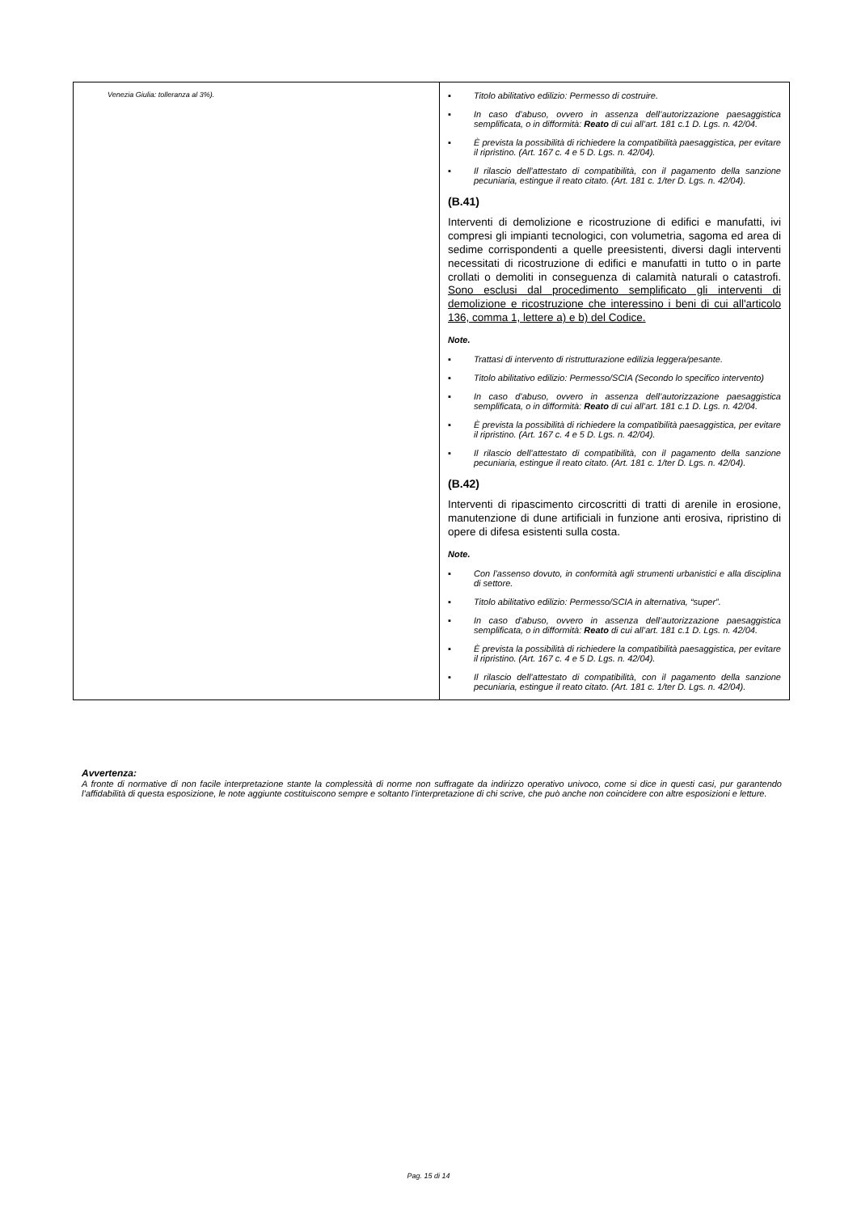| Venezia Giulia: tolleranza al 3%). | ▪ Titolo abilitativo edilizio: Permesso di costruire. ▪ In caso d’abuso, ovvero in assenza dell’autorizzazione paesaggistica semplificata, o in difformità: Reato di cui all’art. 181 c.1 D. Lgs. n. 42/04. ▪ È prevista la possibilità di richiedere la compatibilità paesaggistica, per evitare il ripristino. (Art. 167 c. 4 e 5 D. Lgs. n. 42/04). ▪ Il rilascio dell’attestato di compatibilità, con il pagamento della sanzione pecuniaria, estingue il reato citato. (Art. 181 c. 1/ter D. Lgs. n. 42/04). (B.41) Interventi di demolizione e ricostruzione di edifici e manufatti, ivi compresi gli impianti tecnologici, con volumetria, sagoma ed area di sedime corrispondenti a quelle preesistenti, diversi dagli interventi necessitati di ricostruzione di edifici e manufatti in tutto o in parte crollati o demoliti in conseguenza di calamità naturali o catastrofi. Sono esclusi dal procedimento semplificato gli interventi di demolizione e ricostruzione che interessino i beni di cui all'articolo 136, comma 1, lettere a) e b) del Codice. Note. ▪ Trattasi di intervento di ristrutturazione edilizia leggera/pesante. ▪ Titolo abilitativo edilizio: Permesso/SCIA (Secondo lo specifico intervento) ▪ In caso d’abuso, ovvero in assenza dell’autorizzazione paesaggistica semplificata, o in difformità: Reato di cui all’art. 181 c.1 D. Lgs. n. 42/04. ▪ È prevista la possibilità di richiedere la compatibilità paesaggistica, per evitare il ripristino. (Art. 167 c. 4 e 5 D. Lgs. n. 42/04). ▪ Il rilascio dell’attestato di compatibilità, con il pagamento della sanzione pecuniaria, estingue il reato citato. (Art. 181 c. 1/ter D. Lgs. n. 42/04). (B.42) Interventi di ripascimento circoscritti di tratti di arenile in erosione, manutenzione di dune artificiali in funzione anti erosiva, ripristino di opere di difesa esistenti sulla costa. Note. ▪ Con l’assenso dovuto, in conformità agli strumenti urbanistici e alla disciplina di settore. ▪ Titolo abilitativo edilizio: Permesso/SCIA in alternativa, “super”. ▪ In caso d’abuso, ovvero in assenza dell’autorizzazione paesaggistica semplificata, o in difformità: Reato di cui all’art. 181 c.1 D. Lgs. n. 42/04. ▪ È prevista la possibilità di richiedere la compatibilità paesaggistica, per evitare il ripristino. (Art. 167 c. 4 e 5 D. Lgs. n. 42/04). ▪ Il rilascio dell’attestato di compatibilità, con il pagamento della sanzione pecuniaria, estingue il reato citato. (Art. 181 c. 1/ter D. Lgs. n. 42/04). |
Avvertenza:
A fronte di normative di non facile interpretazione stante la complessità di norme non suffragate da indirizzo operativo univoco, come si dice in questi casi, pur garantendo l’affidabilità di questa esposizione, le note aggiunte costituiscono sempre e soltanto l’interpretazione di chi scrive, che può anche non coincidere con altre esposizioni e letture.
Pag. 15 di 14